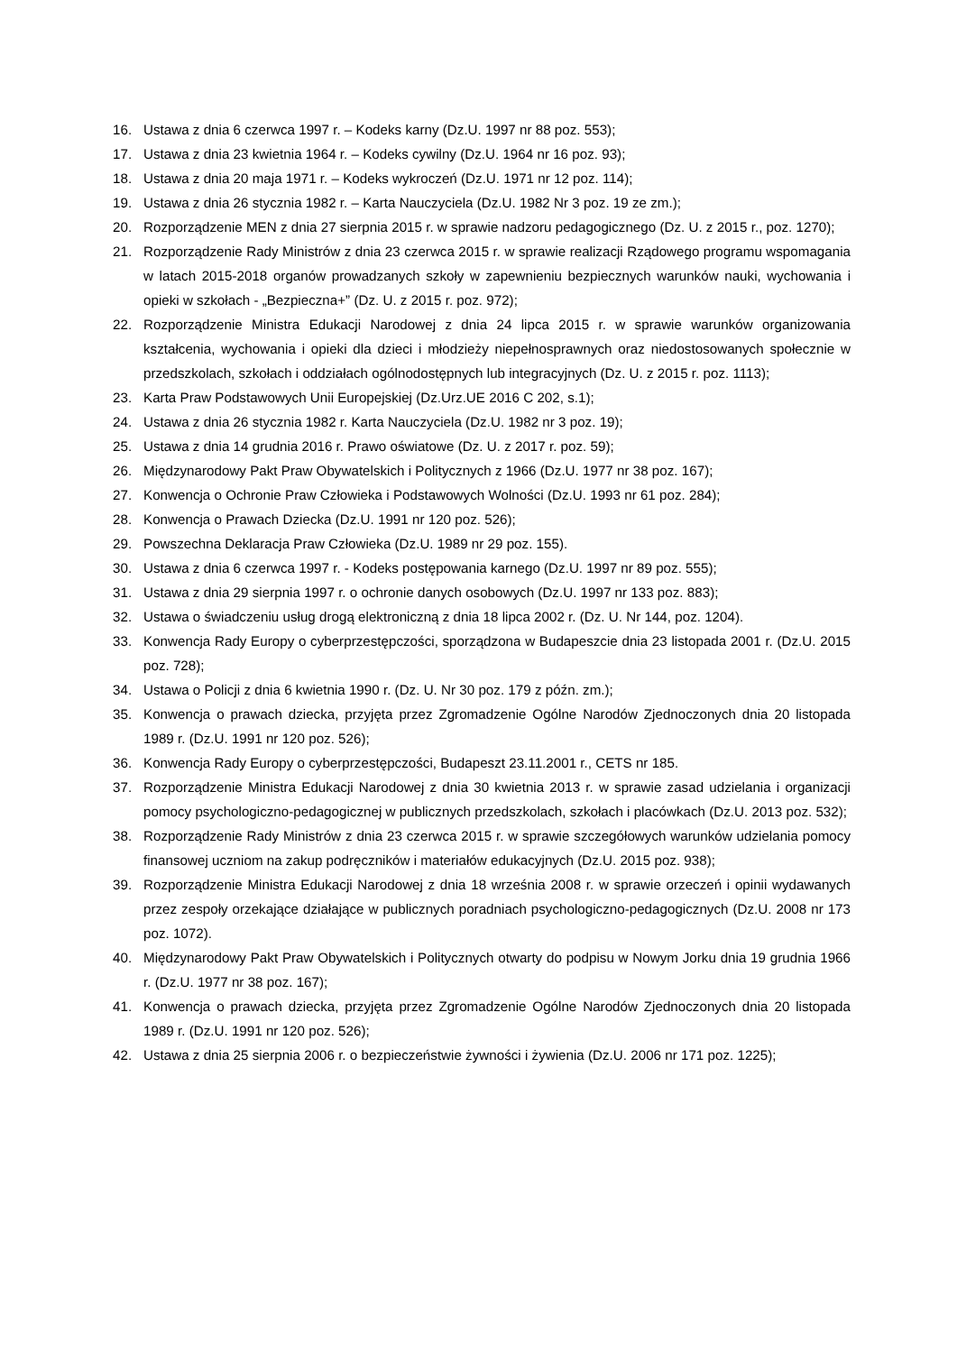16. Ustawa z dnia 6 czerwca 1997 r. – Kodeks karny (Dz.U. 1997 nr 88 poz. 553);
17. Ustawa z dnia 23 kwietnia 1964 r. – Kodeks cywilny (Dz.U. 1964 nr 16 poz. 93);
18. Ustawa z dnia 20 maja 1971 r. – Kodeks wykroczeń (Dz.U. 1971 nr 12 poz. 114);
19. Ustawa z dnia 26 stycznia 1982 r. – Karta Nauczyciela (Dz.U. 1982 Nr 3 poz. 19 ze zm.);
20. Rozporządzenie MEN z dnia 27 sierpnia 2015 r. w sprawie nadzoru pedagogicznego (Dz. U. z 2015 r., poz. 1270);
21. Rozporządzenie Rady Ministrów z dnia 23 czerwca 2015 r. w sprawie realizacji Rządowego programu wspomagania w latach 2015-2018 organów prowadzanych szkoły w zapewnieniu bezpiecznych warunków nauki, wychowania i opieki w szkołach - „Bezpieczna+” (Dz. U. z 2015 r. poz. 972);
22. Rozporządzenie Ministra Edukacji Narodowej z dnia 24 lipca 2015 r. w sprawie warunków organizowania kształcenia, wychowania i opieki dla dzieci i młodzieży niepełnosprawnych oraz niedostosowanych społecznie w przedszkolach, szkołach i oddziałach ogólnodostępnych lub integracyjnych (Dz. U. z 2015 r. poz. 1113);
23. Karta Praw Podstawowych Unii Europejskiej (Dz.Urz.UE 2016 C 202, s.1);
24. Ustawa z dnia 26 stycznia 1982 r. Karta Nauczyciela (Dz.U. 1982 nr 3 poz. 19);
25. Ustawa z dnia 14 grudnia 2016 r. Prawo oświatowe (Dz. U. z 2017 r. poz. 59);
26. Międzynarodowy Pakt Praw Obywatelskich i Politycznych z 1966 (Dz.U. 1977 nr 38 poz. 167);
27. Konwencja o Ochronie Praw Człowieka i Podstawowych Wolności (Dz.U. 1993 nr 61 poz. 284);
28. Konwencja o Prawach Dziecka (Dz.U. 1991 nr 120 poz. 526);
29. Powszechna Deklaracja Praw Człowieka (Dz.U. 1989 nr 29 poz. 155).
30. Ustawa z dnia 6 czerwca 1997 r. - Kodeks postępowania karnego (Dz.U. 1997 nr 89 poz. 555);
31. Ustawa z dnia 29 sierpnia 1997 r. o ochronie danych osobowych (Dz.U. 1997 nr 133 poz. 883);
32. Ustawa o świadczeniu usług drogą elektroniczną z dnia 18 lipca 2002 r. (Dz. U. Nr 144, poz. 1204).
33. Konwencja Rady Europy o cyberprzestępczości, sporządzona w Budapeszcie dnia 23 listopada 2001 r. (Dz.U. 2015 poz. 728);
34. Ustawa o Policji z dnia 6 kwietnia 1990 r. (Dz. U. Nr 30 poz. 179 z późn. zm.);
35. Konwencja o prawach dziecka, przyjęta przez Zgromadzenie Ogólne Narodów Zjednoczonych dnia 20 listopada 1989 r. (Dz.U. 1991 nr 120 poz. 526);
36. Konwencja Rady Europy o cyberprzestępczości, Budapeszt 23.11.2001 r., CETS nr 185.
37. Rozporządzenie Ministra Edukacji Narodowej z dnia 30 kwietnia 2013 r. w sprawie zasad udzielania i organizacji pomocy psychologiczno-pedagogicznej w publicznych przedszkolach, szkołach i placówkach (Dz.U. 2013 poz. 532);
38. Rozporządzenie Rady Ministrów z dnia 23 czerwca 2015 r. w sprawie szczegółowych warunków udzielania pomocy finansowej uczniom na zakup podręczników i materiałów edukacyjnych (Dz.U. 2015 poz. 938);
39. Rozporządzenie Ministra Edukacji Narodowej z dnia 18 września 2008 r. w sprawie orzeczeń i opinii wydawanych przez zespoły orzekające działające w publicznych poradniach psychologiczno-pedagogicznych (Dz.U. 2008 nr 173 poz. 1072).
40. Międzynarodowy Pakt Praw Obywatelskich i Politycznych otwarty do podpisu w Nowym Jorku dnia 19 grudnia 1966 r. (Dz.U. 1977 nr 38 poz. 167);
41. Konwencja o prawach dziecka, przyjęta przez Zgromadzenie Ogólne Narodów Zjednoczonych dnia 20 listopada 1989 r. (Dz.U. 1991 nr 120 poz. 526);
42. Ustawa z dnia 25 sierpnia 2006 r. o bezpieczeństwie żywności i żywienia (Dz.U. 2006 nr 171 poz. 1225);